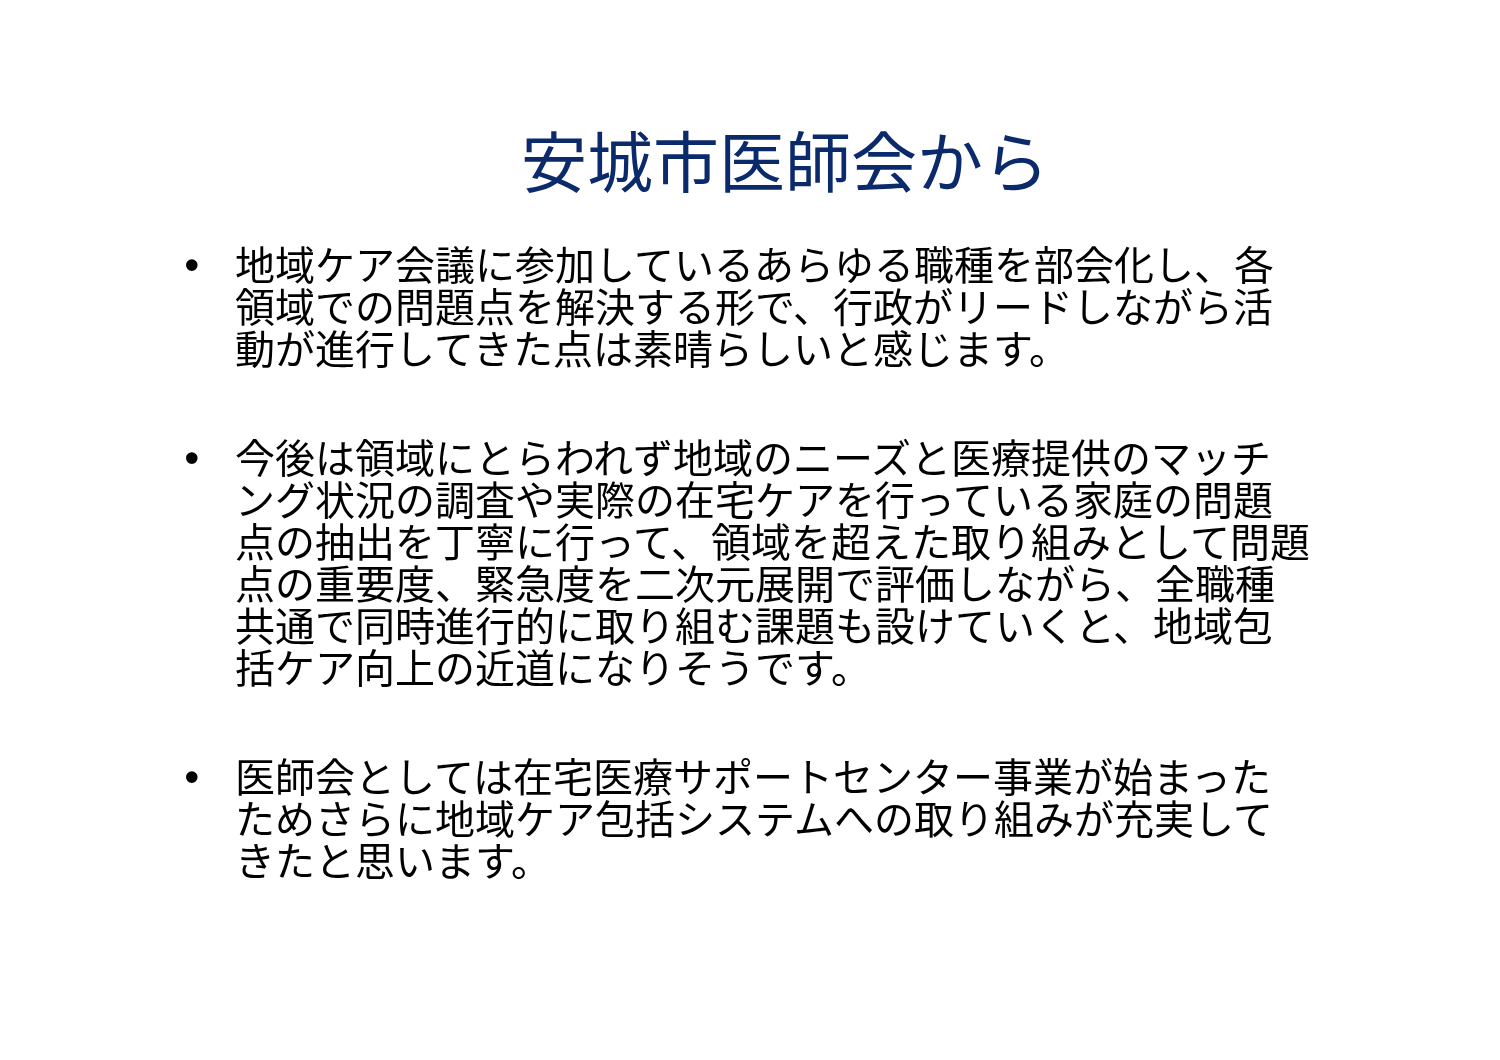安城市医師会から
• 地域ケア会議に参加しているあらゆる職種を部会化し、各領域での問題点を解決する形で、行政がリードしながら活動が進行してきた点は素晴らしいと感じます。
• 今後は領域にとらわれず地域のニーズと医療提供のマッチング状況の調査や実際の在宅ケアを行っている家庭の問題点の抽出を丁寧に行って、領域を超えた取り組みとして問題点の重要度、緊急度を二次元展開で評価しながら、全職種共通で同時進行的に取り組む課題も設けていくと、地域包括ケア向上の近道になりそうです。
• 医師会としては在宅医療サポートセンター事業が始まったためさらに地域ケア包括システムへの取り組みが充実してきたと思います。